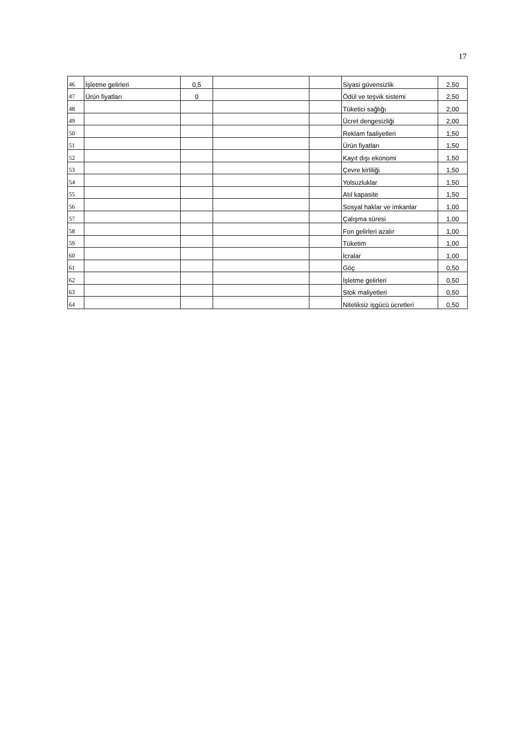17
| 46 | İşletme gelirleri | 0,5 | | | Siyasi güvensizlik | 2,50 |
| 47 | Ürün fiyatları | 0 | | | Ödül ve teşvik sistemi | 2,50 |
| 48 | | | | | Tüketici sağlığı | 2,00 |
| 49 | | | | | Ücret dengesizliği | 2,00 |
| 50 | | | | | Reklam faaliyetleri | 1,50 |
| 51 | | | | | Ürün fiyatları | 1,50 |
| 52 | | | | | Kayıt dışı ekonomi | 1,50 |
| 53 | | | | | Çevre kirliliği | 1,50 |
| 54 | | | | | Yolsuzluklar | 1,50 |
| 55 | | | | | Atıl kapasite | 1,50 |
| 56 | | | | | Sosyal haklar ve imkanlar | 1,00 |
| 57 | | | | | Çalışma süresi | 1,00 |
| 58 | | | | | Fon gelirleri azalır | 1,00 |
| 59 | | | | | Tüketim | 1,00 |
| 60 | | | | | İcralar | 1,00 |
| 61 | | | | | Göç | 0,50 |
| 62 | | | | | İşletme gelirleri | 0,50 |
| 63 | | | | | Stok maliyetleri | 0,50 |
| 64 | | | | | Niteliksiz işgücü ücretleri | 0,50 |